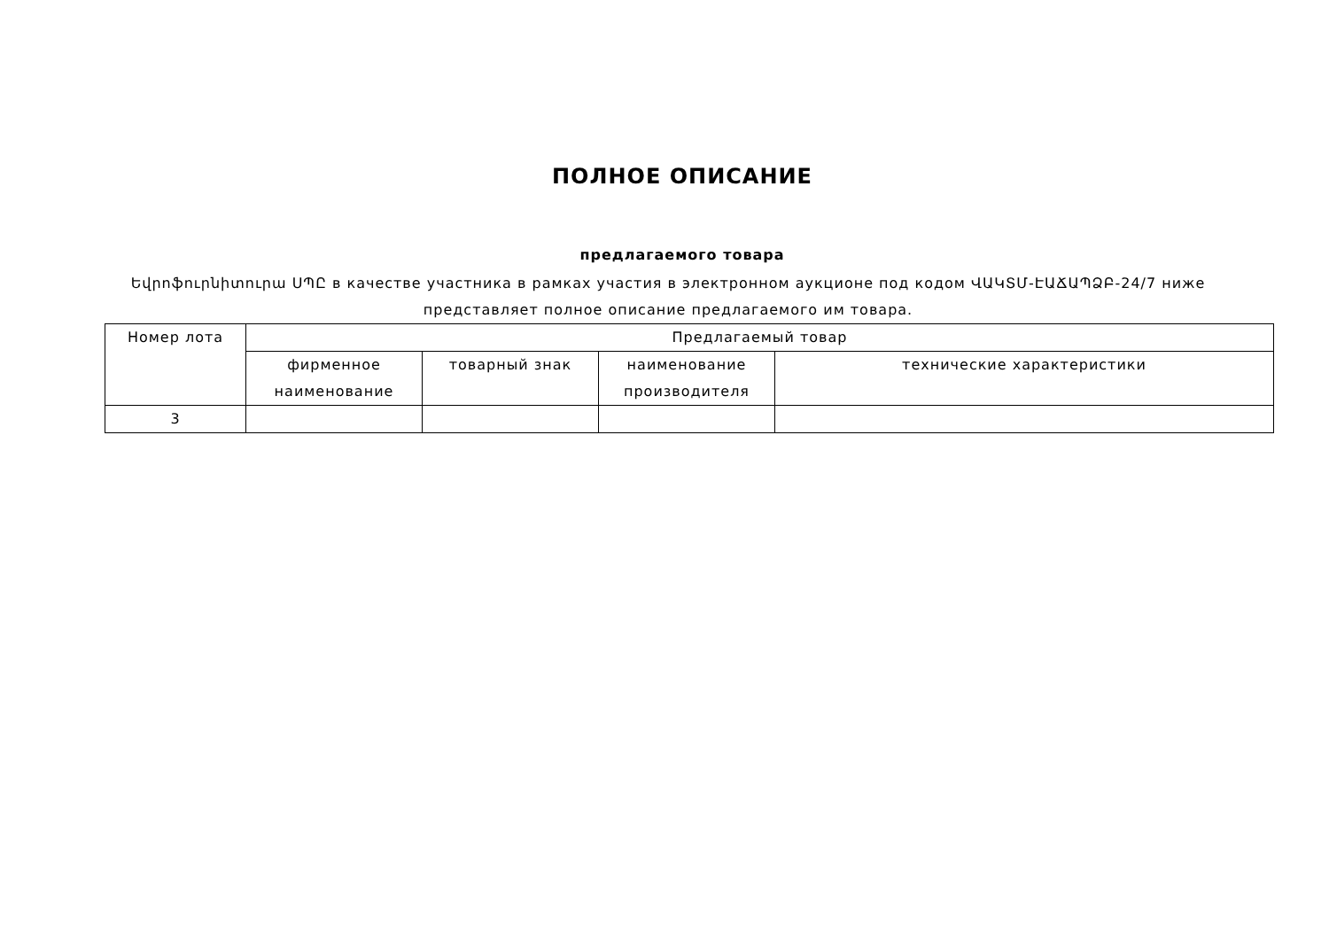ПОЛНОЕ ОПИСАНИЕ
предлагаемого товара
Եվրոֆուրնիտուրա ՍՊԸ в качестве участника в рамках участия в электронном аукционе под кодом ՎԱԿՏՄ-ԷԱՃԱՊՁԲ-24/7 ниже представляет полное описание предлагаемого им товара.
| Номер лота | Предлагаемый товар | | | |
| --- | --- | --- | --- | --- |
| | фирменное наименование | товарный знак | наименование производителя | технические характеристики |
| 3 | | | | |